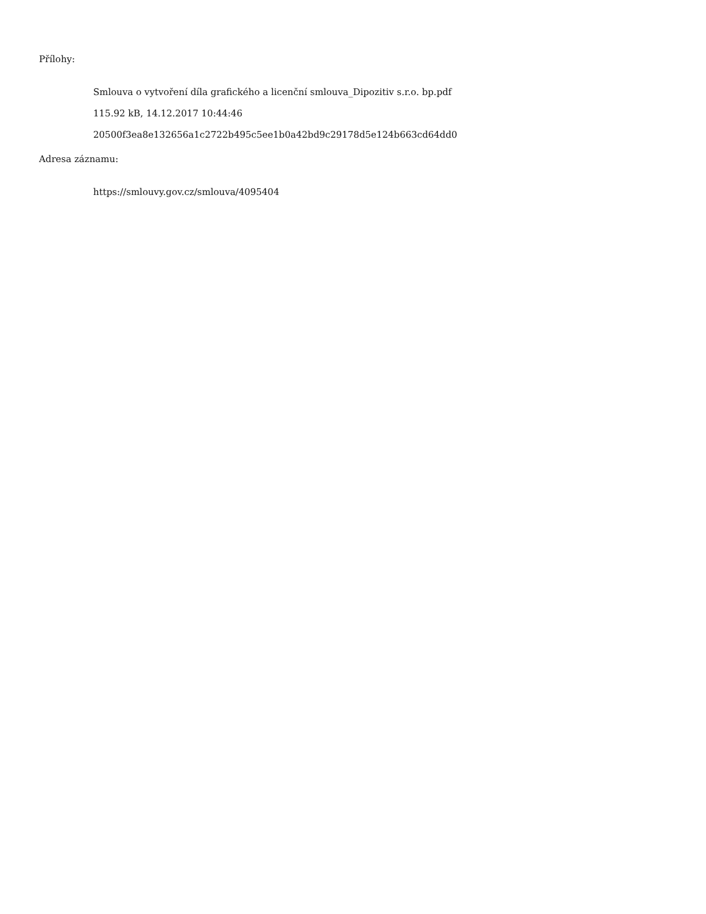Přílohy:
Smlouva o vytvoření díla grafického a licenční smlouva_Dipozitiv s.r.o. bp.pdf
115.92 kB, 14.12.2017 10:44:46
20500f3ea8e132656a1c2722b495c5ee1b0a42bd9c29178d5e124b663cd64dd0
Adresa záznamu:
https://smlouvy.gov.cz/smlouva/4095404